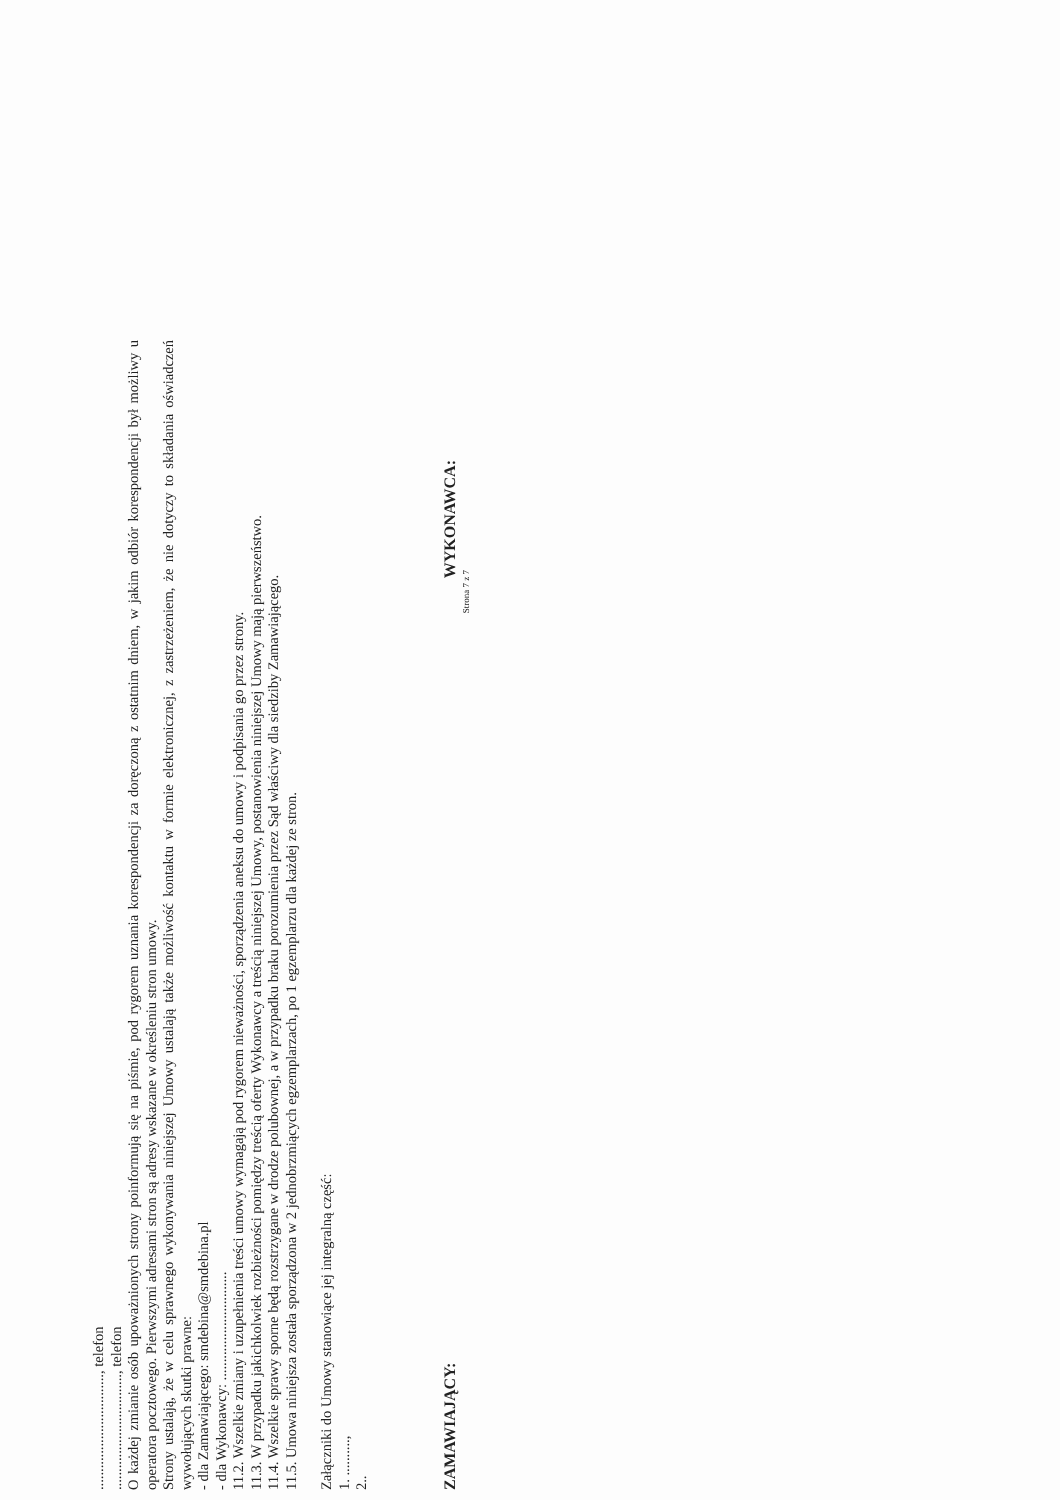................................, telefon
................................, telefon
O każdej zmianie osób upoważnionych strony poinformują się na piśmie, pod rygorem uznania korespondencji za doręczoną z ostatnim dniem, w jakim odbiór korespondencji był możliwy u operatora pocztowego. Pierwszymi adresami stron są adresy wskazane w określeniu stron umowy.
Strony ustalają, że w celu sprawnego wykonywania niniejszej Umowy ustalają także możliwość kontaktu w formie elektronicznej, z zastrzeżeniem, że nie dotyczy to składania oświadczeń wywołujących skutki prawne:
- dla Zamawiającego: smdebina@smdebina.pl
- dla Wykonawcy: ..............................
11.2. Wszelkie zmiany i uzupełnienia treści umowy wymagają pod rygorem nieważności, sporządzenia aneksu do umowy i podpisania go przez strony.
11.3. W przypadku jakichkolwiek rozbieżności pomiędzy treścią oferty Wykonawcy a treścią niniejszej Umowy, postanowienia niniejszej Umowy mają pierwszeństwo.
11.4. Wszelkie sprawy sporne będą rozstrzygane w drodze polubownej, a w przypadku braku porozumienia przez Sąd właściwy dla siedziby Zamawiającego.
11.5. Umowa niniejsza została sporządzona w 2 jednobrzmiących egzemplarzach, po 1 egzemplarzu dla każdej ze stron.
Załączniki do Umowy stanowiące jej integralną część:
1. ..........,
2..
ZAMAWIAJĄCY: WYKONAWCA:
Strona 7 z 7